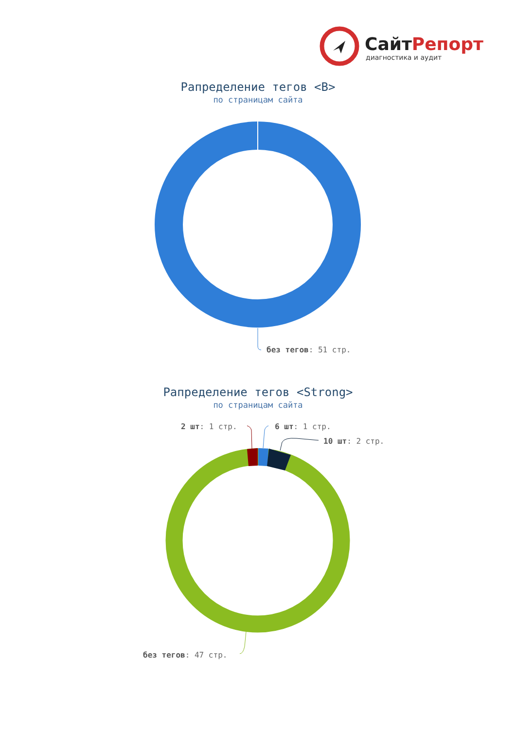СайтРепорт
диагностика и аудит
Рапределение тегов <B>
по страницам сайта
без тегов: 51 стр.
Рапределение тегов <Strong>
по страницам сайта
2 шт: 1 стр. 6 шт: 1 стр.
10 шт: 2 стр.
без тегов: 47 стр.